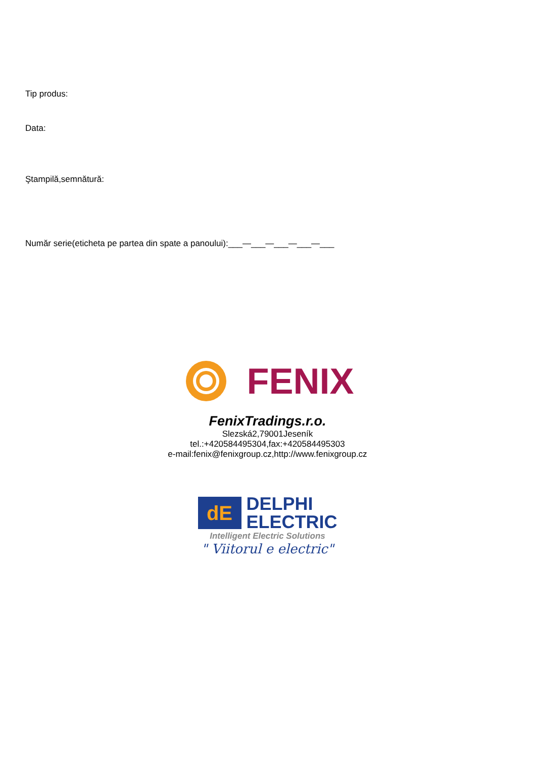Tip produs:
Data:
Ştampilă,semnătură:
Număr serie(eticheta pe partea din spate a panoului):___—___—___—___—___
FENIX
FenixTradings.r.o.
Slezská2,79001Jeseník
tel.:+420584495304,fax:+420584495303
e-mail:fenix@fenixgroup.cz,http://www.fenixgroup.cz
dE
DELPHI
ELECTRIC
Intelligent Electric Solutions
" Viitorul e electric"